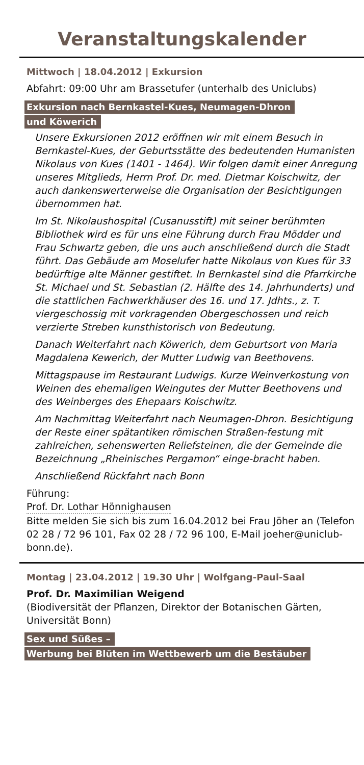Veranstaltungskalender
Mittwoch | 18.04.2012 | Exkursion
Abfahrt: 09:00 Uhr am Brassetufer (unterhalb des Uniclubs)
Exkursion nach Bernkastel-Kues, Neumagen-Dhron
und Köwerich
Unsere Exkursionen 2012 eröffnen wir mit einem Besuch in Bernkastel-Kues, der Geburtsstätte des bedeutenden Humanisten Nikolaus von Kues (1401 - 1464). Wir folgen damit einer Anregung unseres Mitglieds, Herrn Prof. Dr. med. Dietmar Koischwitz, der auch dankenswerterweise die Organisation der Besichtigungen übernommen hat.
Im St. Nikolaushospital (Cusanusstift) mit seiner berühmten Bibliothek wird es für uns eine Führung durch Frau Mödder und Frau Schwartz geben, die uns auch anschließend durch die Stadt führt. Das Gebäude am Moselufer hatte Nikolaus von Kues für 33 bedürftige alte Männer gestiftet. In Bernkastel sind die Pfarrkirche St. Michael und St. Sebastian (2. Hälfte des 14. Jahrhunderts) und die stattlichen Fachwerkhäuser des 16. und 17. Jdhts., z. T. viergeschossig mit vorkragenden Obergeschossen und reich verzierte Streben kunsthistorisch von Bedeutung.
Danach Weiterfahrt nach Köwerich, dem Geburtsort von Maria Magdalena Kewerich, der Mutter Ludwig van Beethovens.
Mittagspause im Restaurant Ludwigs. Kurze Weinverkostung von Weinen des ehemaligen Weingutes der Mutter Beethovens und des Weinberges des Ehepaars Koischwitz.
Am Nachmittag Weiterfahrt nach Neumagen-Dhron. Besichtigung der Reste einer spätantiken römischen Straßen-festung mit zahlreichen, sehenswerten Reliefsteinen, die der Gemeinde die Bezeichnung „Rheinisches Pergamon“ einge-bracht haben.
Anschließend Rückfahrt nach Bonn
Führung:
Prof. Dr. Lothar Hönnighausen
Bitte melden Sie sich bis zum 16.04.2012 bei Frau Jöher an (Telefon 02 28 / 72 96 101, Fax 02 28 / 72 96 100, E-Mail joeher@uniclub-bonn.de).
Montag | 23.04.2012 | 19.30 Uhr | Wolfgang-Paul-Saal
Prof. Dr. Maximilian Weigend
(Biodiversität der Pflanzen, Direktor der Botanischen Gärten, Universität Bonn)
Sex und Süßes –
Werbung bei Blüten im Wettbewerb um die Bestäuber